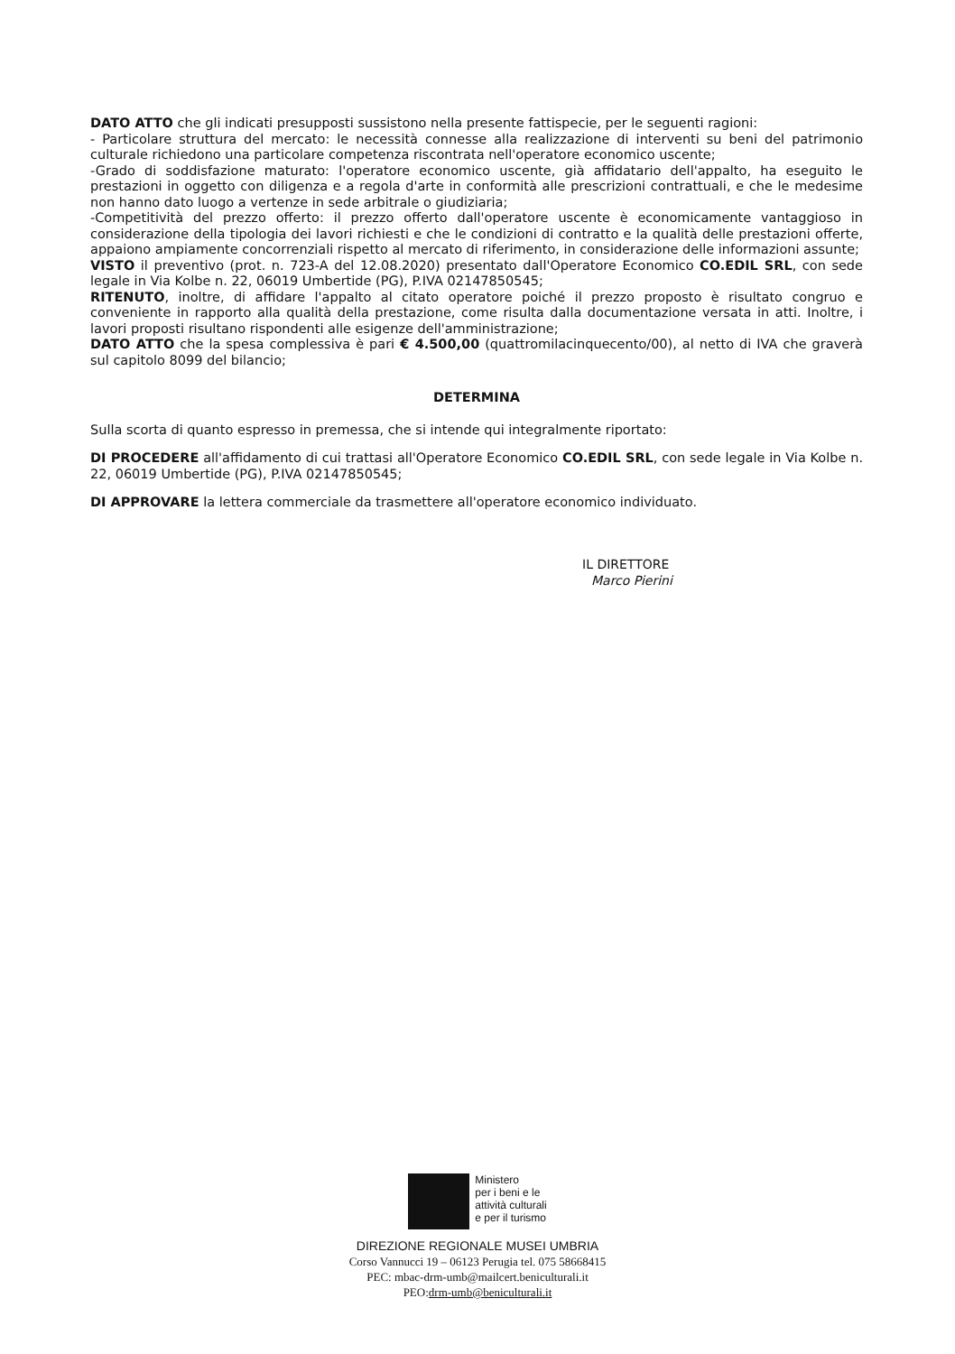DATO ATTO che gli indicati presupposti sussistono nella presente fattispecie, per le seguenti ragioni:
- Particolare struttura del mercato: le necessità connesse alla realizzazione di interventi su beni del patrimonio culturale richiedono una particolare competenza riscontrata nell'operatore economico uscente;
-Grado di soddisfazione maturato: l'operatore economico uscente, già affidatario dell'appalto, ha eseguito le prestazioni in oggetto con diligenza e a regola d'arte in conformità alle prescrizioni contrattuali, e che le medesime non hanno dato luogo a vertenze in sede arbitrale o giudiziaria;
-Competitività del prezzo offerto: il prezzo offerto dall'operatore uscente è economicamente vantaggioso in considerazione della tipologia dei lavori richiesti e che le condizioni di contratto e la qualità delle prestazioni offerte, appaiono ampiamente concorrenziali rispetto al mercato di riferimento, in considerazione delle informazioni assunte;
VISTO il preventivo (prot. n. 723-A del 12.08.2020) presentato dall'Operatore Economico CO.EDIL SRL, con sede legale in Via Kolbe n. 22, 06019 Umbertide (PG), P.IVA 02147850545;
RITENUTO, inoltre, di affidare l'appalto al citato operatore poiché il prezzo proposto è risultato congruo e conveniente in rapporto alla qualità della prestazione, come risulta dalla documentazione versata in atti. Inoltre, i lavori proposti risultano rispondenti alle esigenze dell'amministrazione;
DATO ATTO che la spesa complessiva è pari € 4.500,00 (quattromilacinquecento/00), al netto di IVA che graverà sul capitolo 8099 del bilancio;
DETERMINA
Sulla scorta di quanto espresso in premessa, che si intende qui integralmente riportato:
DI PROCEDERE all'affidamento di cui trattasi all'Operatore Economico CO.EDIL SRL, con sede legale in Via Kolbe n. 22, 06019 Umbertide (PG), P.IVA 02147850545;
DI APPROVARE la lettera commerciale da trasmettere all'operatore economico individuato.
IL DIRETTORE
Marco Pierini
Ministero
per i beni e le
attività culturali
e per il turismo
DIREZIONE REGIONALE MUSEI UMBRIA
Corso Vannucci 19 – 06123 Perugia tel. 075 58668415
PEC: mbac-drm-umb@mailcert.beniculturali.it
PEO:drm-umb@beniculturali.it